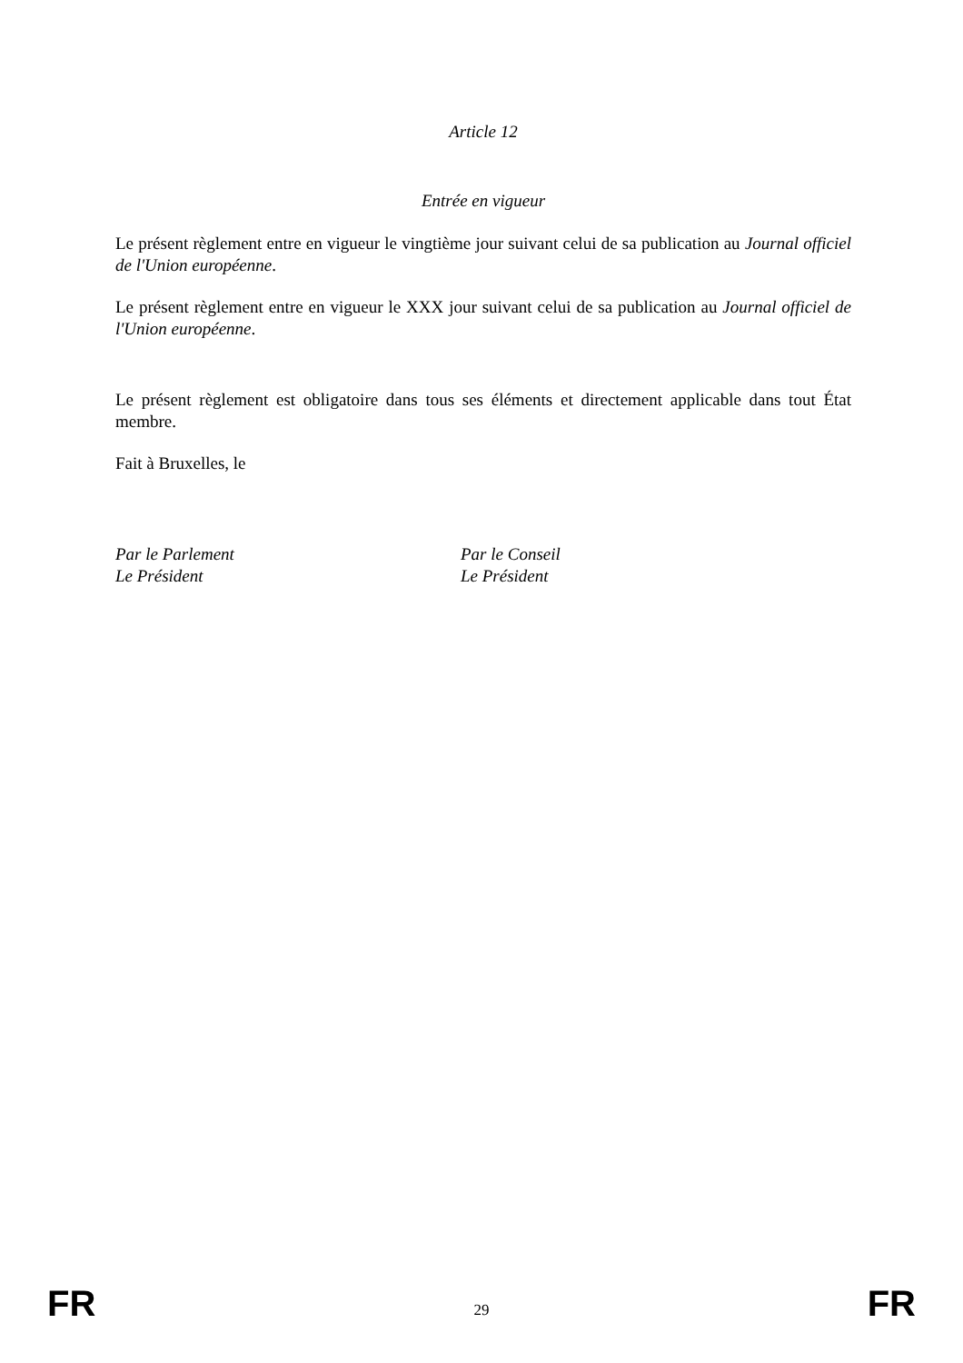Article 12
Entrée en vigueur
Le présent règlement entre en vigueur le vingtième jour suivant celui de sa publication au Journal officiel de l'Union européenne.
Le présent règlement entre en vigueur le XXX jour suivant celui de sa publication au Journal officiel de l'Union européenne.
Le présent règlement est obligatoire dans tous ses éléments et directement applicable dans tout État membre.
Fait à Bruxelles, le
Par le Parlement
Le Président
Par le Conseil
Le Président
FR 29 FR